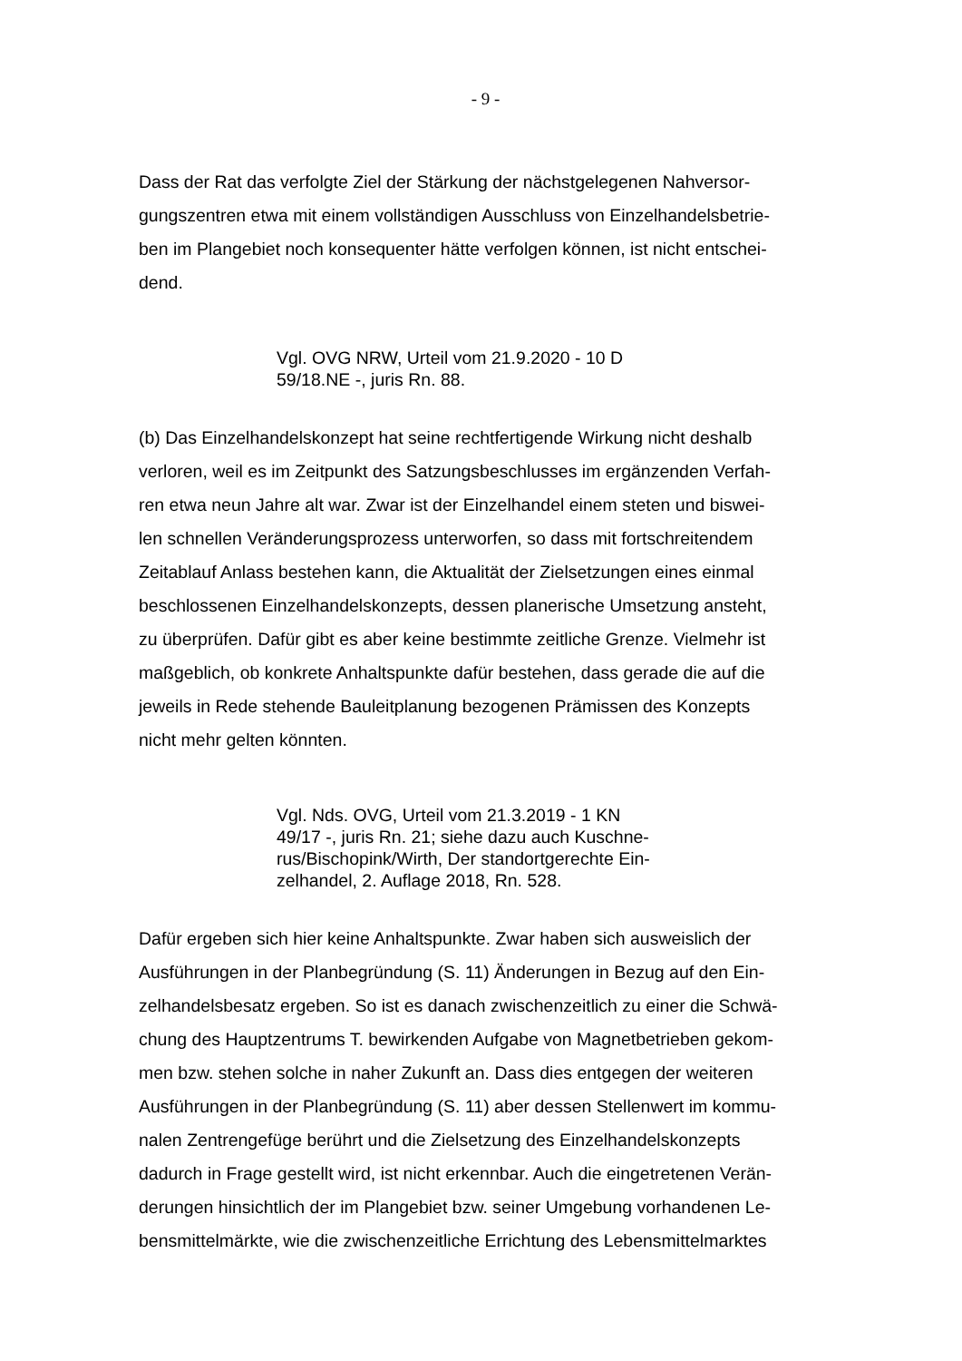- 9 -
Dass der Rat das verfolgte Ziel der Stärkung der nächstgelegenen Nahversor-
gungszentren etwa mit einem vollständigen Ausschluss von Einzelhandelsbetrie-
ben im Plangebiet noch konsequenter hätte verfolgen können, ist nicht entschei-
dend.
Vgl. OVG NRW, Urteil vom 21.9.2020 - 10 D
59/18.NE -, juris Rn. 88.
(b) Das Einzelhandelskonzept hat seine rechtfertigende Wirkung nicht deshalb
verloren, weil es im Zeitpunkt des Satzungsbeschlusses im ergänzenden Verfah-
ren etwa neun Jahre alt war. Zwar ist der Einzelhandel einem steten und biswei-
len schnellen Veränderungsprozess unterworfen, so dass mit fortschreitendem
Zeitablauf Anlass bestehen kann, die Aktualität der Zielsetzungen eines einmal
beschlossenen Einzelhandelskonzepts, dessen planerische Umsetzung ansteht,
zu überprüfen. Dafür gibt es aber keine bestimmte zeitliche Grenze. Vielmehr ist
maßgeblich, ob konkrete Anhaltspunkte dafür bestehen, dass gerade die auf die
jeweils in Rede stehende Bauleitplanung bezogenen Prämissen des Konzepts
nicht mehr gelten könnten.
Vgl. Nds. OVG, Urteil vom 21.3.2019 - 1 KN
49/17 -, juris Rn. 21; siehe dazu auch Kuschne-
rus/Bischopink/Wirth, Der standortgerechte Ein-
zelhandel, 2. Auflage 2018, Rn. 528.
Dafür ergeben sich hier keine Anhaltspunkte. Zwar haben sich ausweislich der
Ausführungen in der Planbegründung (S. 11) Änderungen in Bezug auf den Ein-
zelhandelsbesatz ergeben. So ist es danach zwischenzeitlich zu einer die Schwä-
chung des Hauptzentrums T. bewirkenden Aufgabe von Magnetbetrieben gekom-
men bzw. stehen solche in naher Zukunft an. Dass dies entgegen der weiteren
Ausführungen in der Planbegründung (S. 11) aber dessen Stellenwert im kommu-
nalen Zentrengefüge berührt und die Zielsetzung des Einzelhandelskonzepts
dadurch in Frage gestellt wird, ist nicht erkennbar. Auch die eingetretenen Verän-
derungen hinsichtlich der im Plangebiet bzw. seiner Umgebung vorhandenen Le-
bensmittelmärkte, wie die zwischenzeitliche Errichtung des Lebensmittelmarktes